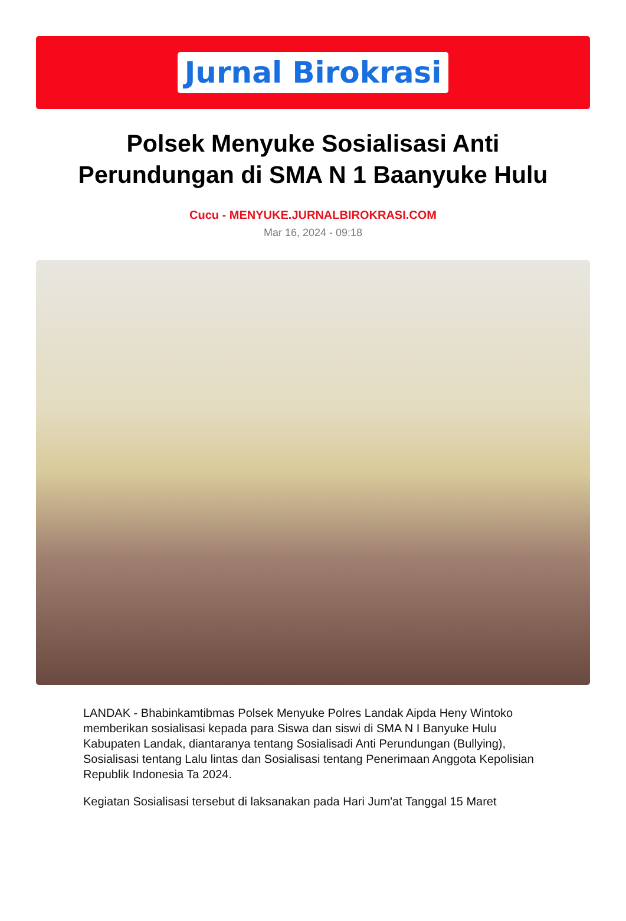Jurnal Birokrasi
Polsek Menyuke Sosialisasi Anti Perundungan di SMA N 1 Baanyuke Hulu
Cucu - MENYUKE.JURNALBIROKRASI.COM
Mar 16, 2024 - 09:18
LANDAK - Bhabinkamtibmas Polsek Menyuke Polres Landak Aipda Heny Wintoko memberikan sosialisasi kepada para Siswa dan siswi di SMA N I Banyuke Hulu Kabupaten Landak, diantaranya tentang Sosialisadi Anti Perundungan (Bullying), Sosialisasi tentang Lalu lintas dan Sosialisasi tentang Penerimaan Anggota Kepolisian Republik Indonesia Ta 2024.
Kegiatan Sosialisasi tersebut di laksanakan pada Hari Jum'at Tanggal 15 Maret